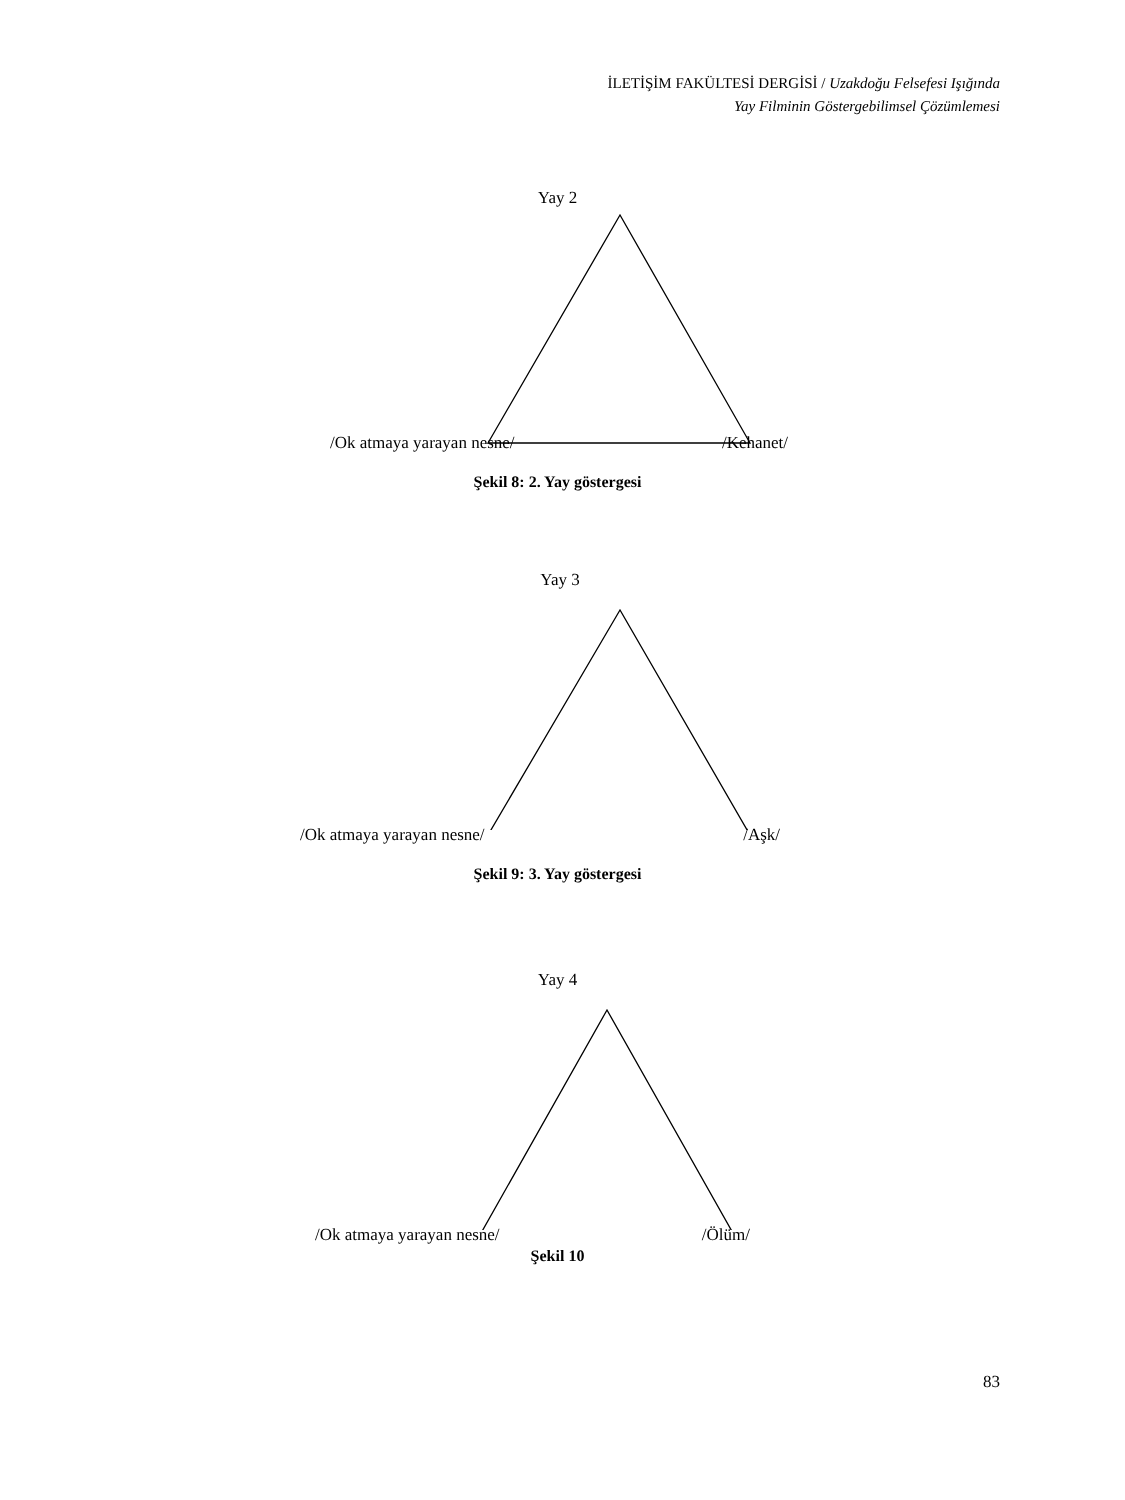İLETİŞİM FAKÜLTESİ DERGİSİ / Uzakdoğu Felsefesi Işığında
Yay Filminin Göstergebilimsel Çözümlemesi
Yay 2
/Ok atmaya yarayan nesne/ /Kehanet/
Şekil 8: 2. Yay göstergesi
Yay 3
/Ok atmaya yarayan nesne/ /Aşk/
Şekil 9: 3. Yay göstergesi
Yay 4
/Ok atmaya yarayan nesne/ /Ölüm/
Şekil 10
83